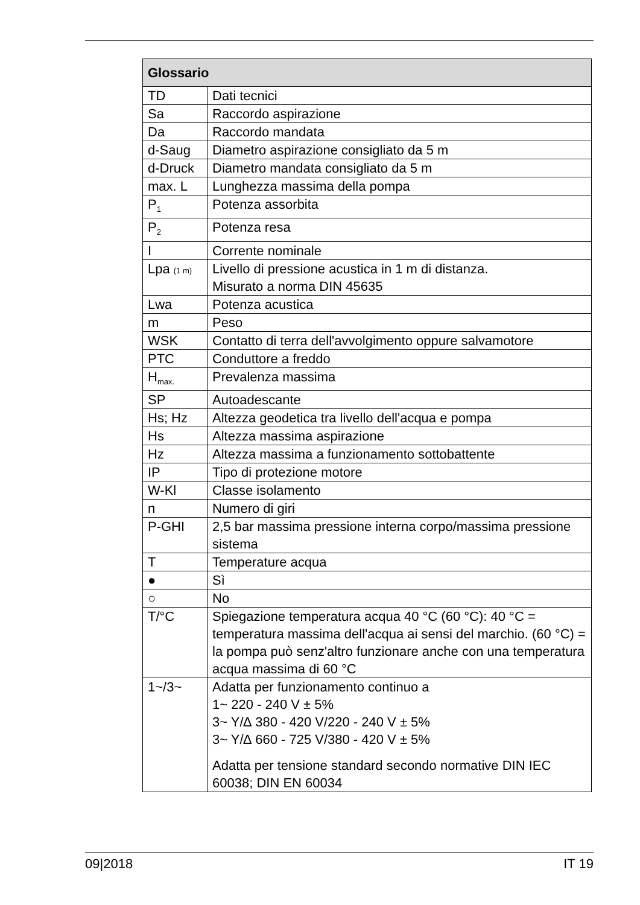| Glossario | |
| --- | --- |
| TD | Dati tecnici |
| Sa | Raccordo aspirazione |
| Da | Raccordo mandata |
| d-Saug | Diametro aspirazione consigliato da 5 m |
| d-Druck | Diametro mandata consigliato da 5 m |
| max. L | Lunghezza massima della pompa |
| P<sub>1</sub> | Potenza assorbita |
| P<sub>2</sub> | Potenza resa |
| I | Corrente nominale |
| Lpa (1 m) | Livello di pressione acustica in 1 m di distanza. Misurato a norma DIN 45635 |
| Lwa | Potenza acustica |
| m | Peso |
| WSK | Contatto di terra dell'avvolgimento oppure salvamotore |
| PTC | Conduttore a freddo |
| H<sub>max.</sub> | Prevalenza massima |
| SP | Autoadescante |
| Hs; Hz | Altezza geodetica tra livello dell'acqua e pompa |
| Hs | Altezza massima aspirazione |
| Hz | Altezza massima a funzionamento sottobattente |
| IP | Tipo di protezione motore |
| W-Kl | Classe isolamento |
| n | Numero di giri |
| P-GHI | 2,5 bar massima pressione interna corpo/massima pressione sistema |
| T | Temperature acqua |
| ● | Sì |
| ○ | No |
| T/°C | Spiegazione temperatura acqua 40 °C (60 °C): 40 °C = temperatura massima dell'acqua ai sensi del marchio. (60 °C) = la pompa può senz'altro funzionare anche con una temperatura acqua massima di 60 °C |
| 1~/3~ | Adatta per funzionamento continuo a 1~ 220 - 240 V ± 5% 3~ Y/∆ 380 - 420 V/220 - 240 V ± 5% 3~ Y/∆ 660 - 725 V/380 - 420 V ± 5% Adatta per tensione standard secondo normative DIN IEC 60038; DIN EN 60034 |
09|2018 IT 19